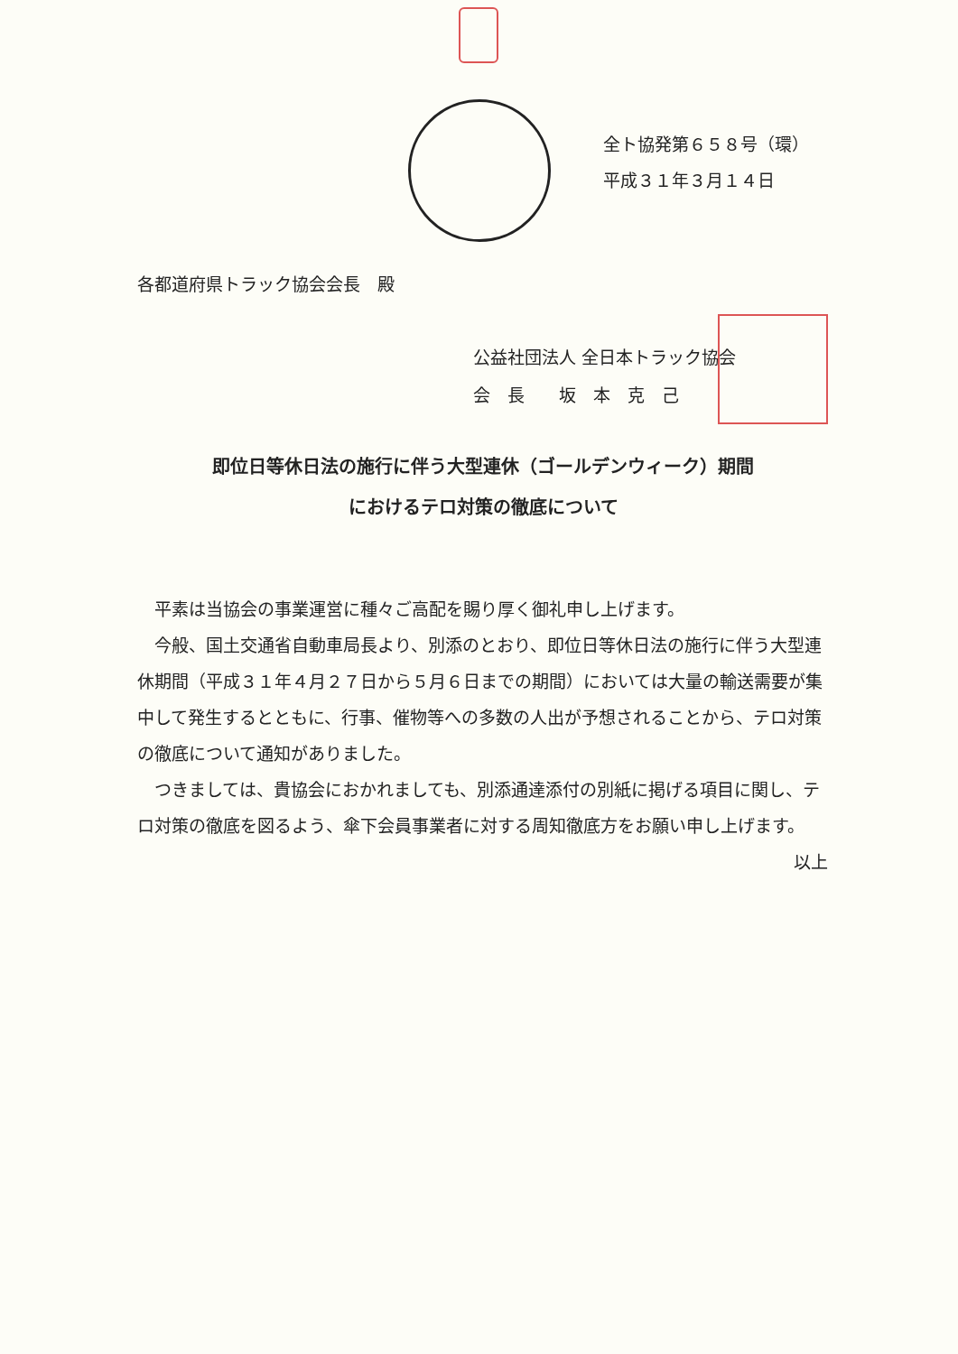全ト協発第６５８号（環）
平成３１年３月１４日
各都道府県トラック協会会長　殿
公益社団法人 全日本トラック協会
会　長　　坂　本　克　己
即位日等休日法の施行に伴う大型連休（ゴールデンウィーク）期間
におけるテロ対策の徹底について
平素は当協会の事業運営に種々ご高配を賜り厚く御礼申し上げます。
今般、国土交通省自動車局長より、別添のとおり、即位日等休日法の施行に伴う大型連休期間（平成３１年４月２７日から５月６日までの期間）においては大量の輸送需要が集中して発生するとともに、行事、催物等への多数の人出が予想されることから、テロ対策の徹底について通知がありました。
つきましては、貴協会におかれましても、別添通達添付の別紙に掲げる項目に関し、テロ対策の徹底を図るよう、傘下会員事業者に対する周知徹底方をお願い申し上げます。
以上